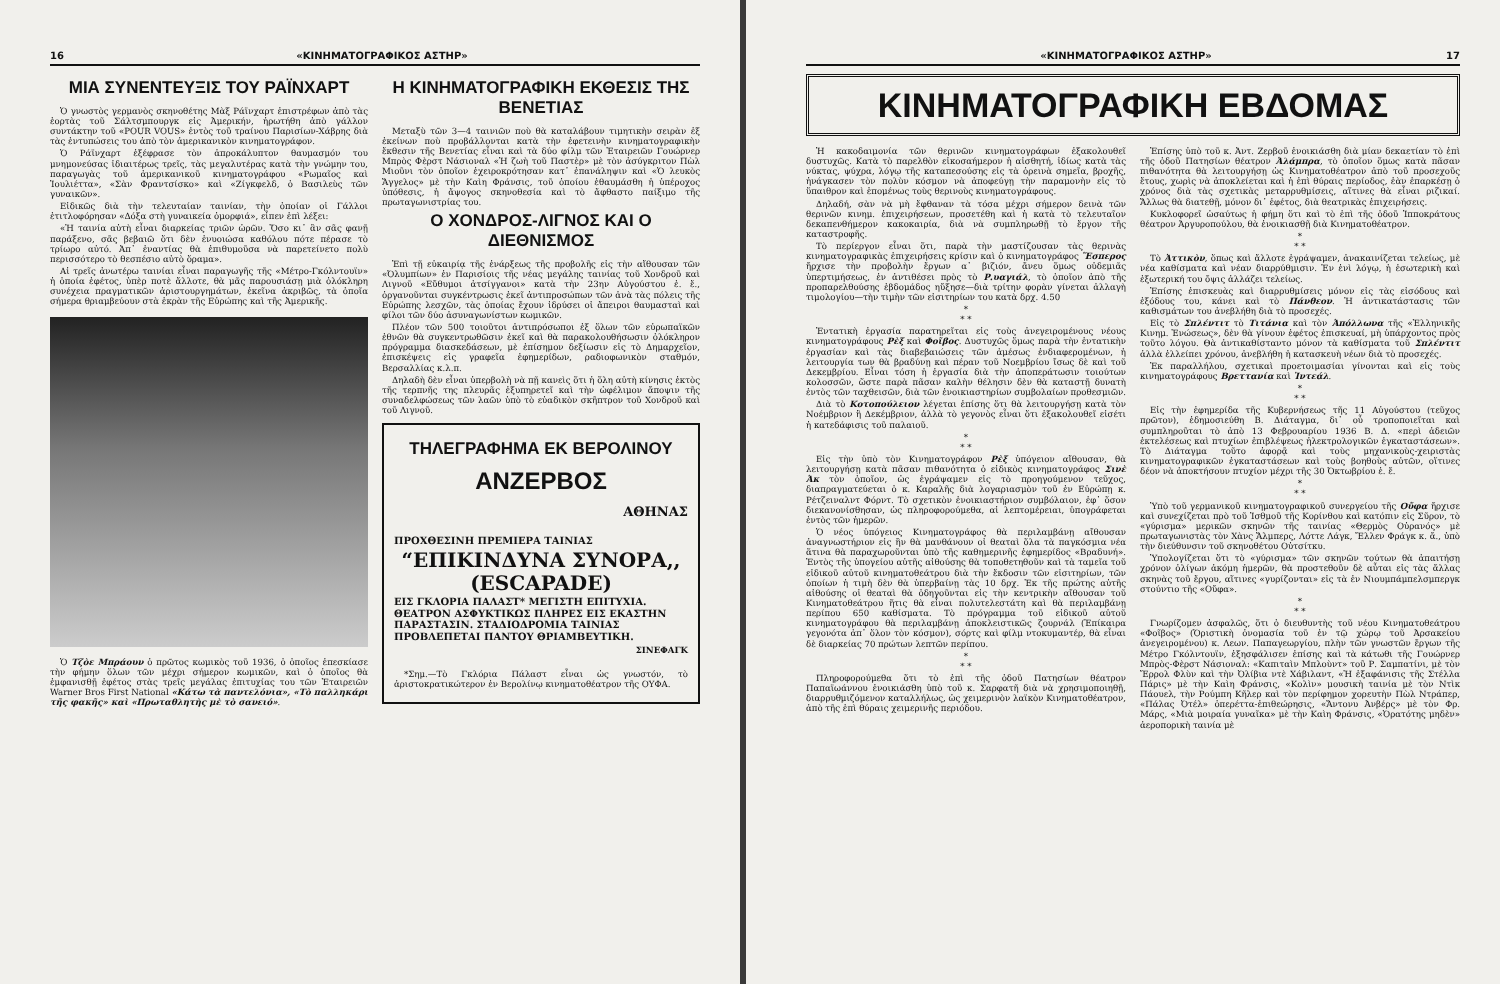16 «ΚΙΝΗΜΑΤΟΓΡΑΦΙΚΟΣ ΑΣΤΗΡ»
ΜΙΑ ΣΥΝΕΝΤΕΥΞΙΣ ΤΟΥ ΡΑΪΝΧΑΡΤ
Ὁ γνωστὸς γερμανὸς σκηνοθέτης Μὰξ Ράϊνχαρτ ἐπιστρέφων ἀπὸ τὰς ἑορτὰς τοῦ Σάλτσμπουργκ εἰς Ἀμερικήν, ἠρωτήθη ἀπὸ γάλλον συντάκτην τοῦ «POUR VOUS» ἐντὸς τοῦ τραίνου Παρισίων-Χάβρης διὰ τὰς ἐντυπώσεις του ἀπὸ τὸν ἀμερικανικὸν κινηματογράφον.
Ὁ Ράϊνχαρτ ἐξέφρασε τὸν ἀπροκάλυπτον θαυμασμόν του μνημονεύσας ἰδιαιτέρως τρεῖς, τὰς μεγαλυτέρας κατὰ τὴν γνώμην του, παραγωγὰς τοῦ ἀμερικανικοῦ κινηματογράφου «Ρωμαῖος καὶ Ἰουλιέττα», «Σὰν Φραντσίσκο» καὶ «Ζίγκφελδ, ὁ Βασιλεὺς τῶν γυναικῶν».
Εἰδικῶς διὰ τὴν τελευταίαν ταινίαν, τὴν ὁποίαν οἱ Γάλλοι ἐτιτλοφόρησαν «Δόξα στὴ γυναικεία ὀμορφιά», εἶπεν ἐπὶ λέξει:
«Ἡ ταινία αὐτὴ εἶναι διαρκείας τριῶν ὡρῶν. Ὅσο κι᾿ ἂν σᾶς φανῇ παράξενο, σᾶς βεβαιῶ ὅτι δὲν ἐνυοιώσα καθόλου πότε πέρασε τὸ τρίωρο αὐτό. Ἀπ᾿ ἐναντίας θὰ ἐπιθυμοῦσα νὰ παρετείνετο πολὺ περισσότερο τὸ θεσπέσιο αὐτὸ ὅραμα».
Αἱ τρεῖς ἀνωτέρω ταινίαι εἶναι παραγωγῆς τῆς «Μέτρο-Γκόλντουϊν» ἡ ὁποία ἐφέτος, ὑπὲρ ποτὲ ἄλλοτε, θὰ μᾶς παρουσιάσῃ μιὰ ὁλόκληρη συνέχεια πραγματικῶν ἀριστουργημάτων, ἐκεῖνα ἀκριβῶς, τὰ ὁποῖα σήμερα θριαμβεύουν στὰ ἐκρὰν τῆς Εὐρώπης καὶ τῆς Ἀμερικῆς.
Ὁ Τζὸε Μπράουν ὁ πρῶτος κωμικὸς τοῦ 1936, ὁ ὁποῖος ἐπεσκίασε τὴν φήμην ὅλων τῶν μέχρι σήμερον κωμικῶν, καὶ ὁ ὁποῖος θὰ ἐμφανισθῇ ἐφέτος στὰς τρεῖς μεγάλας ἐπιτυχίας του τῶν Ἑταιρειῶν Warner Bros First National «Κάτω τὰ παντελόνια», «Τὸ παλληκάρι τῆς φακῆς» καὶ «Πρωταθλητὴς μὲ τὸ σανειό».
Η ΚΙΝΗΜΑΤΟΓΡΑΦΙΚΗ ΕΚΘΕΣΙΣ ΤΗΣ ΒΕΝΕΤΙΑΣ
Μεταξὺ τῶν 3—4 ταινιῶν ποὺ θὰ καταλάβουν τιμητικὴν σειρὰν ἐξ ἐκείνων ποὺ προβάλλονται κατὰ τὴν ἐφετεινὴν κινηματογραφικὴν ἔκθεσιν τῆς Βενετίας εἶναι καὶ τὰ δύο φίλμ τῶν Ἑταιρειῶν Γουώρνερ Μπρὸς Φὲρστ Νάσιοναλ «Ἡ ζωὴ τοῦ Παστὲρ» μὲ τὸν ἀσύγκριτον Πὼλ Μιοῦνι τὸν ὁποῖον ἐχειροκρότησαν κατ᾿ ἐπανάληψιν καὶ «Ὁ λευκὸς Ἄγγελος» μὲ τὴν Καὶη Φράνσις, τοῦ ὁποίου ἐθαυμάσθη ἡ ὑπέροχος ὑπόθεσις, ἡ ἄψογος σκηνοθεσία καὶ τὸ ἄφθαστο παίξιμο τῆς πρωταγωνιστρίας του.
Ο ΧΟΝΔΡΟΣ-ΛΙΓΝΟΣ ΚΑΙ Ο ΔΙΕΘΝΙΣΜΟΣ
Ἐπὶ τῇ εὐκαιρίᾳ τῆς ἐνάρξεως τῆς προβολῆς εἰς τὴν αἴθουσαν τῶν «Ὀλυμπίων» ἐν Παρισίοις τῆς νέας μεγάλης ταινίας τοῦ Χονδροῦ καὶ Λιγνοῦ «Εὔθυμοι ἀτσίγγανοι» κατὰ τὴν 23ην Αὐγούστου ἐ. ἔ., ὀργανοῦνται συγκέντρωσις ἐκεῖ ἀντιπροσώπων τῶν ἀνὰ τὰς πόλεις τῆς Εὐρώπης λεσχῶν, τὰς ὁποίας ἔχουν ἱδρύσει οἱ ἄπειροι θαυμασταὶ καὶ φίλοι τῶν δύο ἀσυναγωνίστων κωμικῶν.
Πλέον τῶν 500 τοιοῦτοι ἀντιπρόσωποι ἐξ ὅλων τῶν εὐρωπαϊκῶν ἐθνῶν θὰ συγκεντρωθῶσιν ἐκεῖ καὶ θὰ παρακολουθήσωσιν ὁλόκληρον πρόγραμμα διασκεδάσεων, μὲ ἐπίσημον δεξίωσιν εἰς τὸ Δημαρχεῖον, ἐπισκέψεις εἰς γραφεῖα ἐφημερίδων, ραδιοφωνικὸν σταθμόν, Βερσαλλίας κ.λ.π.
Δηλαδὴ δὲν εἶναι ὑπερβολὴ νὰ πῇ κανεὶς ὅτι ἡ ὅλη αὐτὴ κίνησις ἐκτὸς τῆς τερπνῆς της πλευρᾶς ἐξυπηρετεῖ καὶ τὴν ὠφέλιμον ἄποψιν τῆς συναδελφώσεως τῶν λαῶν ὑπὸ τὸ εὐαδικὸν σκῆπτρον τοῦ Χονδροῦ καὶ τοῦ Λιγνοῦ.
ΤΗΛΕΓΡΑΦΗΜΑ ΕΚ ΒΕΡΟΛΙΝΟΥ
ΑΝΖΕΡΒΟΣ
ΑΘΗΝΑΣ
ΠΡΟΧΘΕΣΙΝΗ ΠΡΕΜΙΕΡΑ ΤΑΙΝΙΑΣ
“ΕΠΙΚΙΝΔΥΝΑ ΣΥΝΟΡΑ,, (ESCAPADE)
ΕΙΣ ΓΚΛΟΡΙΑ ΠΑΛΑΣΤ* ΜΕΓΙΣΤΗ ΕΠΙΤΥΧΙΑ. ΘΕΑΤΡΟΝ ΑΣΦΥΚΤΙΚΩΣ ΠΛΗΡΕΣ ΕΙΣ ΕΚΑΣΤΗΝ ΠΑΡΑΣΤΑΣΙΝ. ΣΤΑΔΙΟΔΡΟΜΙΑ ΤΑΙΝΙΑΣ ΠΡΟΒΛΕΠΕΤΑΙ ΠΑΝΤΟΥ ΘΡΙΑΜΒΕΥΤΙΚΗ.
ΣΙΝΕΦΑΓΚ
*Σημ.—Τὸ Γκλόρια Πάλαστ εἶναι ὡς γνωστόν, τὸ ἀριστοκρατικώτερον ἐν Βερολίνῳ κινηματοθέατρον τῆς ΟΥΦΑ.
«ΚΙΝΗΜΑΤΟΓΡΑΦΙΚΟΣ ΑΣΤΗΡ» 17
ΚΙΝΗΜΑΤΟΓΡΑΦΙΚΗ ΕΒΔΟΜΑΣ
Ἡ κακοδαιμονία τῶν θερινῶν κινηματογράφων ἐξακολουθεῖ δυστυχῶς. Κατὰ τὸ παρελθὸν εἰκοσαήμερον ἡ αἰσθητή, ἰδίως κατὰ τὰς νύκτας, ψύχρα, λόγῳ τῆς καταπεσούσης εἰς τὰ ὀρεινὰ σημεῖα, βροχῆς, ἠνάγκασεν τὸν πολὺν κόσμον νὰ ἀποφεύγῃ τὴν παραμονὴν εἰς τὸ ὕπαιθρον καὶ ἑπομένως τοὺς θερινοὺς κινηματογράφους.
Δηλαδή, σὰν νὰ μὴ ἔφθαναν τὰ τόσα μέχρι σήμερον δεινὰ τῶν θερινῶν κινημ. ἐπιχειρήσεων, προσετέθη καὶ ἡ κατὰ τὸ τελευταῖον δεκαπενθήμερον κακοκαιρία, διὰ νὰ συμπληρωθῇ τὸ ἔργον τῆς καταστροφῆς.
Τὸ περίεργον εἶναι ὅτι, παρὰ τὴν μαστίζουσαν τὰς θερινὰς κινηματογραφικὰς ἐπιχειρήσεις κρίσιν καὶ ὁ κινηματογράφος Ἕσπερος ἤρχισε τὴν προβολὴν ἔργων α᾿ βιζιόν, ἄνευ ὅμως οὐδεμιᾶς ὑπερτιμήσεως, ἐν ἀντιθέσει πρὸς τὸ Ρ.υαγιάλ, τὸ ὁποῖον ἀπὸ τῆς προπαρελθούσης ἑβδομάδος ηὔξησε—διὰ τρίτην φορὰν γίνεται ἀλλαγὴ τιμολογίου—τὴν τιμὴν τῶν εἰσιτηρίων του κατὰ δρχ. 4.50
*
* *
Ἐντατικὴ ἐργασία παρατηρεῖται εἰς τοὺς ἀνεγειρομένους νέους κινηματογράφους Ρὲξ καὶ Φοῖβος. Δυστυχῶς ὅμως παρὰ τὴν ἐντατικὴν ἐργασίαν καὶ τὰς διαβεβαιώσεις τῶν ἀμέσως ἐνδιαφερομένων, ἡ λειτουργία των θὰ βραδύνῃ καὶ πέραν τοῦ Νοεμβρίου ἴσως δὲ καὶ τοῦ Δεκεμβρίου. Εἶναι τόση ἡ ἐργασία διὰ τὴν ἀποπεράτωσιν τοιούτων κολοσσῶν, ὥστε παρὰ πᾶσαν καλὴν θέλησιν δὲν θὰ καταστῇ δυνατὴ ἐντὸς τῶν ταχθεισῶν, διὰ τῶν ἐνοικιαστηρίων συμβολαίων προθεσμιῶν.
Διὰ τὸ Κοτοπούλειον λέγεται ἐπίσης ὅτι θὰ λειτουργήσῃ κατὰ τὸν Νοέμβριον ἢ Δεκέμβριον, ἀλλὰ τὸ γεγονὸς εἶναι ὅτι ἐξακολουθεῖ εἰσέτι ἡ κατεδάφισις τοῦ παλαιοῦ.
*
* *
Εἰς τὴν ὑπὸ τὸν Κινηματογράφον Ρὲξ ὑπόγειον αἴθουσαν, θὰ λειτουργήσῃ κατὰ πᾶσαν πιθανότητα ὁ εἰδικὸς κινηματογράφος Σινὲ Ἀκ τὸν ὁποῖον, ὡς ἐγράψαμεν εἰς τὸ προηγούμενον τεῦχος, διαπραγματεύεται ὁ κ. Καραλῆς διὰ λογαριασμὸν τοῦ ἐν Εὐρώπῃ κ. Ρέτζειναλντ Φόρντ. Τὸ σχετικὸν ἐνοικιαστήριον συμβόλαιον, ἐφ᾿ ὅσον διεκανονίσθησαν, ὡς πληροφορούμεθα, αἱ λεπτομέρειαι, ὑπογράφεται ἐντὸς τῶν ἡμερῶν.
Ὁ νέος ὑπόγειος Κινηματογράφος θὰ περιλαμβάνῃ αἴθουσαν ἀναγνωστήριον εἰς ἣν θὰ μανθάνουν οἱ θεαταὶ ὅλα τὰ παγκόσμια νέα ἅτινα θὰ παραχωροῦνται ὑπὸ τῆς καθημερινῆς ἐφημερίδος «Βραδυνή». Ἐντὸς τῆς ὑπογείου αὐτῆς αἰθούσης θὰ τοποθετηθοῦν καὶ τὰ ταμεῖα τοῦ εἰδικοῦ αὐτοῦ κινηματοθεάτρου διὰ τὴν ἔκδοσιν τῶν εἰσιτηρίων, τῶν ὁποίων ἡ τιμὴ δὲν θὰ ὑπερβαίνῃ τὰς 10 δρχ. Ἐκ τῆς πρώτης αὐτῆς αἰθούσης οἱ θεαταὶ θὰ ὁδηγοῦνται εἰς τὴν κεντρικὴν αἴθουσαν τοῦ Κινηματοθεάτρου ἥτις θὰ εἶναι πολυτελεστάτη καὶ θὰ περιλαμβάνῃ περίπου 650 καθίσματα. Τὸ πρόγραμμα τοῦ εἰδικοῦ αὐτοῦ κινηματογράφου θὰ περιλαμβάνῃ ἀποκλειστικῶς ζουρνάλ (Ἐπίκαιρα γεγονότα ἀπ᾿ ὅλον τὸν κόσμον), σόρτς καὶ φίλμ ντοκυμαντέρ, θὰ εἶναι δὲ διαρκείας 70 πρώτων λεπτῶν περίπου.
*
* *
Πληροφορούμεθα ὅτι τὸ ἐπὶ τῆς ὁδοῦ Πατησίων θέατρον Παπαϊωάννου ἐνοικιάσθη ὑπὸ τοῦ κ. Σαρφατῆ διὰ νὰ χρησιμοποιηθῇ, διαρρυθμιζόμενον καταλλήλως, ὡς χειμερινὸν λαϊκὸν Κινηματοθέατρον, ἀπὸ τῆς ἐπὶ θύραις χειμερινῆς περιόδου.
Ἐπίσης ὑπὸ τοῦ κ. Ἀντ. Ζερβοῦ ἐνοικιάσθη διὰ μίαν δεκαετίαν τὸ ἐπὶ τῆς ὁδοῦ Πατησίων θέατρον Ἀλάμπρα, τὸ ὁποῖον ὅμως κατὰ πᾶσαν πιθανότητα θὰ λειτουργήσῃ ὡς Κινηματοθέατρον ἀπὸ τοῦ προσεχοῦς ἔτους, χωρὶς νὰ ἀποκλείεται καὶ ἡ ἐπὶ θύραις περίοδος, ἐὰν ἐπαρκέσῃ ὁ χρόνος διὰ τὰς σχετικὰς μεταρρυθμίσεις, αἵτινες θὰ εἶναι ριζικαί. Ἄλλως θὰ διατεθῇ, μόνον δι᾿ ἐφέτος, διὰ θεατρικὰς ἐπιχειρήσεις.
Κυκλοφορεῖ ὡσαύτως ἡ φήμη ὅτι καὶ τὸ ἐπὶ τῆς ὁδοῦ Ἱπποκράτους θέατρον Ἀργυροπούλου, θὰ ἐνοικιασθῇ διὰ Κινηματοθέατρον.
*
* *
Τὸ Ἀττικὸν, ὅπως καὶ ἄλλοτε ἐγράψαμεν, ἀνακαινίζεται τελείως, μὲ νέα καθίσματα καὶ νέαν διαρρύθμισιν. Ἐν ἑνὶ λόγῳ, ἡ ἐσωτερικὴ καὶ ἐξωτερική του ὄψις ἀλλάζει τελείως.
Ἐπίσης ἐπισκευὰς καὶ διαρρυθμίσεις μόνον εἰς τὰς εἰσόδους καὶ ἐξόδους του, κάνει καὶ τὸ Πάνθεον. Ἡ ἀντικατάστασις τῶν καθισμάτων του ἀνεβλήθη διὰ τὸ προσεχές.
Εἰς τὸ Σπλέντιτ τὸ Τιτάνια καὶ τὸν Ἀπόλλωνα τῆς «Ἑλληνικῆς Κινημ. Ἑνώσεως», δὲν θὰ γίνουν ἐφέτος ἐπισκευαί, μὴ ὑπάρχοντος πρὸς τοῦτο λόγου. Θὰ ἀντικαθίσταντο μόνον τὰ καθίσματα τοῦ Σπλέντιτ ἀλλὰ ἐλλείπει χρόνου, ἀνεβλήθη ἡ κατασκευὴ νέων διὰ τὸ προσεχές.
Ἐκ παραλλήλου, σχετικαὶ προετοιμασίαι γίνονται καὶ εἰς τοὺς κινηματογράφους Βρεττανία καὶ Ἰντεάλ.
*
* *
Εἰς τὴν ἐφημερίδα τῆς Κυβερνήσεως τῆς 11 Αὐγούστου (τεῦχος πρῶτον), ἐδημοσιεύθη Β. Διάταγμα, δι᾿ οὗ τροποποιεῖται καὶ συμπληροῦται τὸ ἀπὸ 13 Φεβρουαρίου 1936 Β. Δ. «περὶ ἀδειῶν ἐκτελέσεως καὶ πτυχίων ἐπιβλέψεως ἠλεκτρολογικῶν ἐγκαταστάσεων». Τὸ Διάταγμα τοῦτο ἀφορᾷ καὶ τοὺς μηχανικοὺς-χειριστὰς κινηματογραφικῶν ἐγκαταστάσεων καὶ τοὺς βοηθοὺς αὐτῶν, οἵτινες δέον νὰ ἀποκτήσουν πτυχίον μέχρι τῆς 30 Ὀκτωβρίου ἐ. ἔ.
*
* *
Ὑπὸ τοῦ γερμανικοῦ κινηματογραφικοῦ συνεργείου τῆς Οὔφα ἤρχισε καὶ συνεχίζεται πρὸ τοῦ Ἰσθμοῦ τῆς Κορίνθου καὶ κατόπιν εἰς Σῦρον, τὸ «γύρισμα» μερικῶν σκηνῶν τῆς ταινίας «Θερμὸς Οὐρανός» μὲ πρωταγωνιστὰς τὸν Χὰνς Ἄλμπερς, Λόττε Λάγκ, Ἔλλεν Φράγκ κ. ἄ., ὑπὸ τὴν διεύθυνσιν τοῦ σκηνοθέτου Οὐτσίτκυ.
Ὑπολογίζεται ὅτι τὸ «γύρισμα» τῶν σκηνῶν τούτων θὰ ἀπαιτήσῃ χρόνον ὀλίγων ἀκόμη ἡμερῶν, θὰ προστεθοῦν δὲ αὗται εἰς τὰς ἄλλας σκηνὰς τοῦ ἔργου, αἵτινες «γυρίζονται» εἰς τὰ ἐν Νιουμπάμπελσμπεργκ στούντιο τῆς «Οὔφα».
*
* *
Γνωρίζομεν ἀσφαλῶς, ὅτι ὁ διευθυντὴς τοῦ νέου Κινηματοθεάτρου «Φοῖβος» (Ὁριστικὴ ὀνομασία τοῦ ἐν τῷ χώρῳ τοῦ Ἀρσακείου ἀνεγειρομένου) κ. Λεων. Παπαγεωργίου, πλὴν τῶν γνωστῶν ἔργων τῆς Μέτρο Γκόλντουϊν, ἐξησφάλισεν ἐπίσης καὶ τὰ κάτωθι τῆς Γουώρνερ Μπρὸς-Φὲρστ Νάσιοναλ: «Καπιταὶν Μπλοὺντ» τοῦ Ρ. Σαμπατίνι, μὲ τὸν Ἔρρολ Φλὺν καὶ τὴν Ὀλίβια ντὲ Χάβιλαντ, «Ἡ ἐξαφάνισις τῆς Στέλλα Πάρις» μὲ τὴν Καὶη Φράνσις, «Κολὶν» μουσικὴ ταινία μὲ τὸν Ντὶκ Πάουελ, τὴν Ρούμπη Κῆλερ καὶ τὸν περίφημον χορευτὴν Πὼλ Ντράπερ, «Πάλας Ὀτέλ» ὀπερέττα-ἐπιθεώρησις, «Ἄντονυ Ἀνβέρς» μὲ τὸν Φρ. Μάρς, «Μιὰ μοιραία γυναῖκα» μὲ τὴν Καὶη Φράνσις, «Ὁρατότης μηδὲν» ἀεροπορικὴ ταινία μὲ